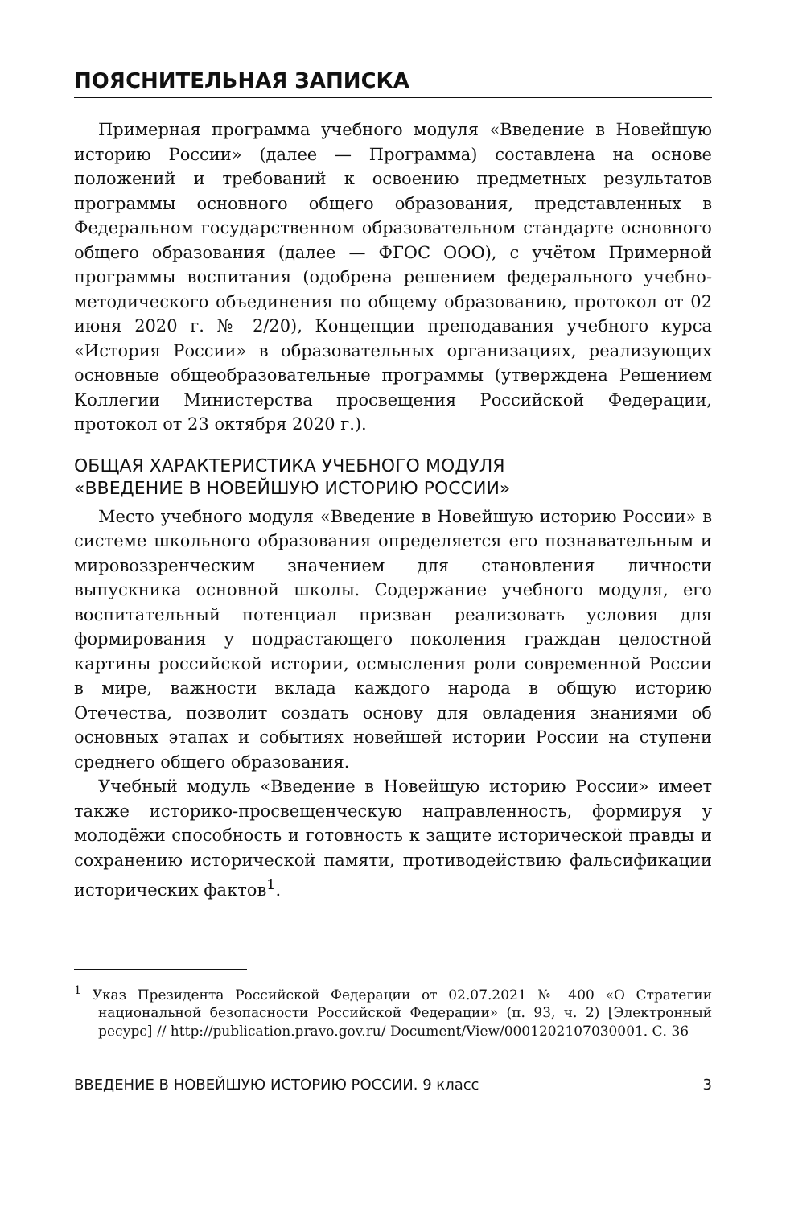ПОЯСНИТЕЛЬНАЯ ЗАПИСКА
Примерная программа учебного модуля «Введение в Новейшую историю России» (далее — Программа) составлена на основе положений и требований к освоению предметных результатов программы основного общего образования, представленных в Федеральном государственном образовательном стандарте основного общего образования (далее — ФГОС ООО), с учётом Примерной программы воспитания (одобрена решением федерального учебно-методического объединения по общему образованию, протокол от 02 июня 2020 г. № 2/20), Концепции преподавания учебного курса «История России» в образовательных организациях, реализующих основные общеобразовательные программы (утверждена Решением Коллегии Министерства просвещения Российской Федерации, протокол от 23 октября 2020 г.).
ОБЩАЯ ХАРАКТЕРИСТИКА УЧЕБНОГО МОДУЛЯ
«ВВЕДЕНИЕ В НОВЕЙШУЮ ИСТОРИЮ РОССИИ»
Место учебного модуля «Введение в Новейшую историю России» в системе школьного образования определяется его познавательным и мировоззренческим значением для становления личности выпускника основной школы. Содержание учебного модуля, его воспитательный потенциал призван реализовать условия для формирования у подрастающего поколения граждан целостной картины российской истории, осмысления роли современной России в мире, важности вклада каждого народа в общую историю Отечества, позволит создать основу для овладения знаниями об основных этапах и событиях новейшей истории России на ступени среднего общего образования.
Учебный модуль «Введение в Новейшую историю России» имеет также историко-просвещенческую направленность, формируя у молодёжи способность и готовность к защите исторической правды и сохранению исторической памяти, противодействию фальсификации исторических фактов<sup>1</sup>.
<sup>1</sup> Указ Президента Российской Федерации от 02.07.2021 № 400 «О Стратегии национальной безопасности Российской Федерации» (п. 93, ч. 2) [Электронный ресурс] // http://publication.pravo.gov.ru/ Document/View/0001202107030001. С. 36
ВВЕДЕНИЕ В НОВЕЙШУЮ ИСТОРИЮ РОССИИ. 9 класс 3